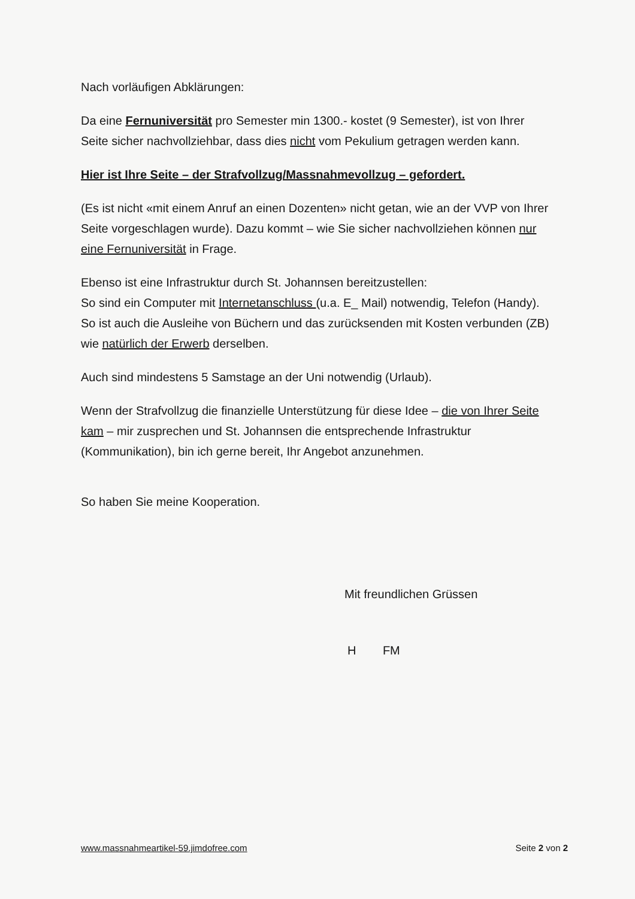Nach vorläufigen Abklärungen:
Da eine Fernuniversität pro Semester min 1300.- kostet (9 Semester), ist von Ihrer Seite sicher nachvollziehbar, dass dies nicht vom Pekulium getragen werden kann.
Hier ist Ihre Seite – der Strafvollzug/Massnahmevollzug – gefordert.
(Es ist nicht «mit einem Anruf an einen Dozenten» nicht getan, wie an der VVP von Ihrer Seite vorgeschlagen wurde). Dazu kommt – wie Sie sicher nachvollziehen können nur eine Fernuniversität in Frage.
Ebenso ist eine Infrastruktur durch St. Johannsen bereitzustellen:
So sind ein Computer mit Internetanschluss (u.a. E_ Mail) notwendig, Telefon (Handy).
So ist auch die Ausleihe von Büchern und das zurücksenden mit Kosten verbunden (ZB) wie natürlich der Erwerb derselben.
Auch sind mindestens 5 Samstage an der Uni notwendig (Urlaub).
Wenn der Strafvollzug die finanzielle Unterstützung für diese Idee – die von Ihrer Seite kam – mir zusprechen und St. Johannsen die entsprechende Infrastruktur (Kommunikation), bin ich gerne bereit, Ihr Angebot anzunehmen.
So haben Sie meine Kooperation.
Mit freundlichen Grüssen
H FM
www.massnahmeartikel-59.jimdofree.com Seite 2 von 2